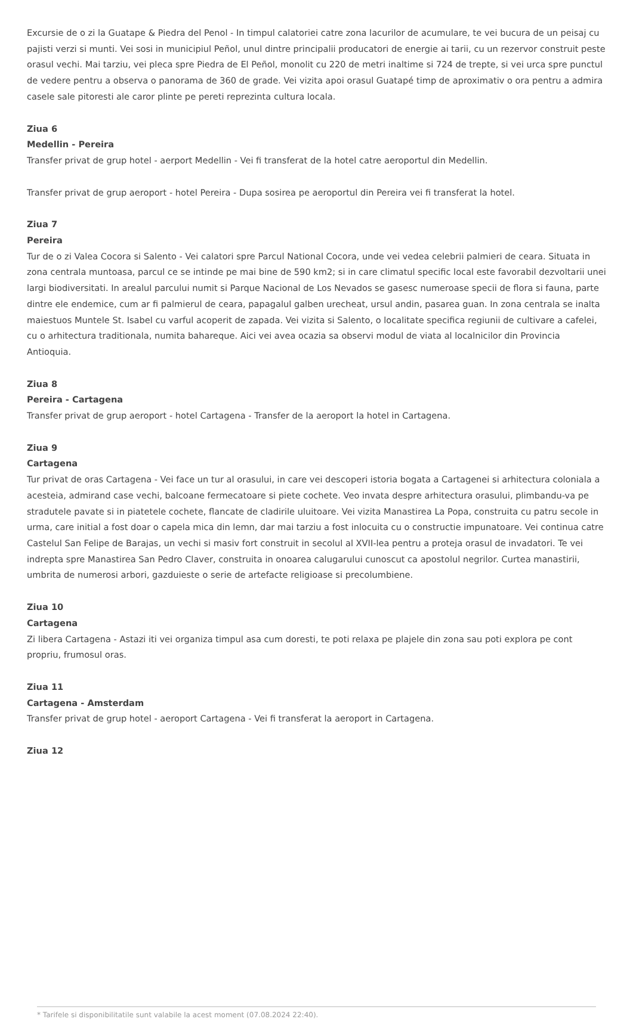Excursie de o zi la Guatape & Piedra del Penol - In timpul calatoriei catre zona lacurilor de acumulare, te vei bucura de un peisaj cu pajisti verzi si munti. Vei sosi in municipiul Peñol, unul dintre principalii producatori de energie ai tarii, cu un rezervor construit peste orasul vechi. Mai tarziu, vei pleca spre Piedra de El Peñol, monolit cu 220 de metri inaltime si 724 de trepte, si vei urca spre punctul de vedere pentru a observa o panorama de 360 de grade. Vei vizita apoi orasul Guatapé timp de aproximativ o ora pentru a admira casele sale pitoresti ale caror plinte pe pereti reprezinta cultura locala.
Ziua 6
Medellin - Pereira
Transfer privat de grup hotel - aerport Medellin - Vei fi transferat de la hotel catre aeroportul din Medellin.
Transfer privat de grup aeroport - hotel Pereira - Dupa sosirea pe aeroportul din Pereira vei fi transferat la hotel.
Ziua 7
Pereira
Tur de o zi Valea Cocora si Salento - Vei calatori spre Parcul National Cocora, unde vei vedea celebrii palmieri de ceara. Situata in zona centrala muntoasa, parcul ce se intinde pe mai bine de 590 km2; si in care climatul specific local este favorabil dezvoltarii unei largi biodiversitati. In arealul parcului numit si Parque Nacional de Los Nevados se gasesc numeroase specii de flora si fauna, parte dintre ele endemice, cum ar fi palmierul de ceara, papagalul galben urecheat, ursul andin, pasarea guan. In zona centrala se inalta maiestuos Muntele St. Isabel cu varful acoperit de zapada. Vei vizita si Salento, o localitate specifica regiunii de cultivare a cafelei, cu o arhitectura traditionala, numita bahareque. Aici vei avea ocazia sa observi modul de viata al localnicilor din Provincia Antioquia.
Ziua 8
Pereira - Cartagena
Transfer privat de grup aeroport - hotel Cartagena - Transfer de la aeroport la hotel in Cartagena.
Ziua 9
Cartagena
Tur privat de oras Cartagena - Vei face un tur al orasului, in care vei descoperi istoria bogata a Cartagenei si arhitectura coloniala a acesteia, admirand case vechi, balcoane fermecatoare si piete cochete. Veo invata despre arhitectura orasului, plimbandu-va pe stradutele pavate si in piatetele cochete, flancate de cladirile uluitoare. Vei vizita Manastirea La Popa, construita cu patru secole in urma, care initial a fost doar o capela mica din lemn, dar mai tarziu a fost inlocuita cu o constructie impunatoare. Vei continua catre Castelul San Felipe de Barajas, un vechi si masiv fort construit in secolul al XVII-lea pentru a proteja orasul de invadatori. Te vei indrepta spre Manastirea San Pedro Claver, construita in onoarea calugarului cunoscut ca apostolul negrilor. Curtea manastirii, umbrita de numerosi arbori, gazduieste o serie de artefacte religioase si precolumbiene.
Ziua 10
Cartagena
Zi libera Cartagena - Astazi iti vei organiza timpul asa cum doresti, te poti relaxa pe plajele din zona sau poti explora pe cont propriu, frumosul oras.
Ziua 11
Cartagena - Amsterdam
Transfer privat de grup hotel - aeroport Cartagena - Vei fi transferat la aeroport in Cartagena.
Ziua 12
* Tarifele si disponibilitatile sunt valabile la acest moment (07.08.2024 22:40).